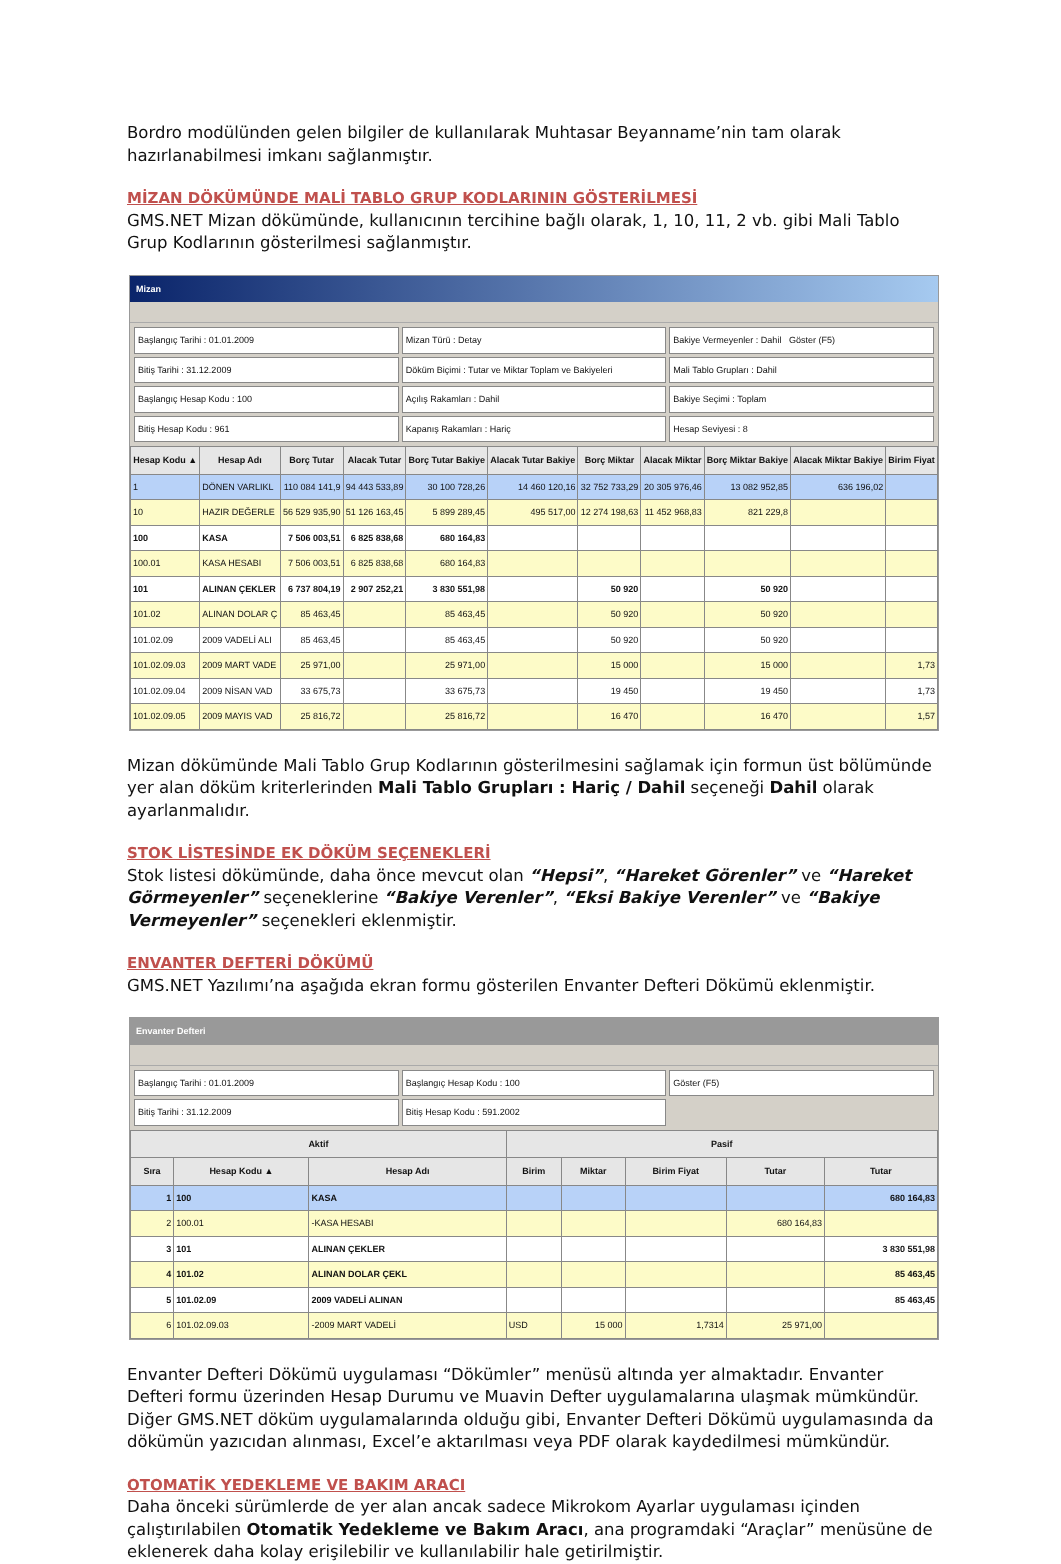Bordro modülünden gelen bilgiler de kullanılarak Muhtasar Beyanname’nin tam olarak hazırlanabilmesi imkanı sağlanmıştır.
MİZAN DÖKÜMÜNDE MALİ TABLO GRUP KODLARININ GÖSTERİLMESİ
GMS.NET Mizan dökümünde, kullanıcının tercihine bağlı olarak, 1, 10, 11, 2 vb. gibi Mali Tablo Grup Kodlarının gösterilmesi sağlanmıştır.
Mizan
Başlangıç Tarihi : 01.01.2009
Mizan Türü : Detay
Bakiye Vermeyenler : Dahil Göster (F5)
Bitiş Tarihi : 31.12.2009
Döküm Biçimi : Tutar ve Miktar Toplam ve Bakiyeleri
Mali Tablo Grupları : Dahil
Başlangıç Hesap Kodu : 100
Açılış Rakamları : Dahil
Bakiye Seçimi : Toplam
Bitiş Hesap Kodu : 961
Kapanış Rakamları : Hariç
Hesap Seviyesi : 8
| Hesap Kodu ▲ | Hesap Adı | Borç Tutar | Alacak Tutar | Borç Tutar Bakiye | Alacak Tutar Bakiye | Borç Miktar | Alacak Miktar | Borç Miktar Bakiye | Alacak Miktar Bakiye | Birim Fiyat |
| --- | --- | --- | --- | --- | --- | --- | --- | --- | --- | --- |
| 1 | DÖNEN VARLIKL | 110 084 141,9 | 94 443 533,89 | 30 100 728,26 | 14 460 120,16 | 32 752 733,29 | 20 305 976,46 | 13 082 952,85 | 636 196,02 | |
| 10 | HAZIR DEĞERLE | 56 529 935,90 | 51 126 163,45 | 5 899 289,45 | 495 517,00 | 12 274 198,63 | 11 452 968,83 | 821 229,8 | | |
| 100 | KASA | 7 506 003,51 | 6 825 838,68 | 680 164,83 | | | | | | |
| 100.01 | KASA HESABI | 7 506 003,51 | 6 825 838,68 | 680 164,83 | | | | | | |
| 101 | ALINAN ÇEKLER | 6 737 804,19 | 2 907 252,21 | 3 830 551,98 | | 50 920 | | 50 920 | | |
| 101.02 | ALINAN DOLAR Ç | 85 463,45 | | 85 463,45 | | 50 920 | | 50 920 | | |
| 101.02.09 | 2009 VADELİ ALI | 85 463,45 | | 85 463,45 | | 50 920 | | 50 920 | | |
| 101.02.09.03 | 2009 MART VADE | 25 971,00 | | 25 971,00 | | 15 000 | | 15 000 | | 1,73 |
| 101.02.09.04 | 2009 NİSAN VAD | 33 675,73 | | 33 675,73 | | 19 450 | | 19 450 | | 1,73 |
| 101.02.09.05 | 2009 MAYIS VAD | 25 816,72 | | 25 816,72 | | 16 470 | | 16 470 | | 1,57 |
Mizan dökümünde Mali Tablo Grup Kodlarının gösterilmesini sağlamak için formun üst bölümünde yer alan döküm kriterlerinden Mali Tablo Grupları : Hariç / Dahil seçeneği Dahil olarak ayarlanmalıdır.
STOK LİSTESİNDE EK DÖKÜM SEÇENEKLERİ
Stok listesi dökümünde, daha önce mevcut olan “Hepsi”, “Hareket Görenler” ve “Hareket Görmeyenler” seçeneklerine “Bakiye Verenler”, “Eksi Bakiye Verenler” ve “Bakiye Vermeyenler” seçenekleri eklenmiştir.
ENVANTER DEFTERİ DÖKÜMÜ
GMS.NET Yazılımı’na aşağıda ekran formu gösterilen Envanter Defteri Dökümü eklenmiştir.
Envanter Defteri
Başlangıç Tarihi : 01.01.2009
Başlangıç Hesap Kodu : 100
Göster (F5)
Bitiş Tarihi : 31.12.2009
Bitiş Hesap Kodu : 591.2002
| Aktif | | | Pasif | | | | |
| --- | --- | --- | --- | --- | --- | --- | --- |
| Sıra | Hesap Kodu ▲ | Hesap Adı | Birim | Miktar | Birim Fiyat | Tutar | Tutar |
| 1 | 100 | KASA | | | | | 680 164,83 |
| 2 | 100.01 | -KASA HESABI | | | | 680 164,83 | |
| 3 | 101 | ALINAN ÇEKLER | | | | | 3 830 551,98 |
| 4 | 101.02 | ALINAN DOLAR ÇEKL | | | | | 85 463,45 |
| 5 | 101.02.09 | 2009 VADELİ ALINAN | | | | | 85 463,45 |
| 6 | 101.02.09.03 | -2009 MART VADELİ | USD | 15 000 | 1,7314 | 25 971,00 | |
Envanter Defteri Dökümü uygulaması “Dökümler” menüsü altında yer almaktadır. Envanter Defteri formu üzerinden Hesap Durumu ve Muavin Defter uygulamalarına ulaşmak mümkündür. Diğer GMS.NET döküm uygulamalarında olduğu gibi, Envanter Defteri Dökümü uygulamasında da dökümün yazıcıdan alınması, Excel’e aktarılması veya PDF olarak kaydedilmesi mümkündür.
OTOMATİK YEDEKLEME VE BAKIM ARACI
Daha önceki sürümlerde de yer alan ancak sadece Mikrokom Ayarlar uygulaması içinden çalıştırılabilen Otomatik Yedekleme ve Bakım Aracı, ana programdaki “Araçlar” menüsüne de eklenerek daha kolay erişilebilir ve kullanılabilir hale getirilmiştir.